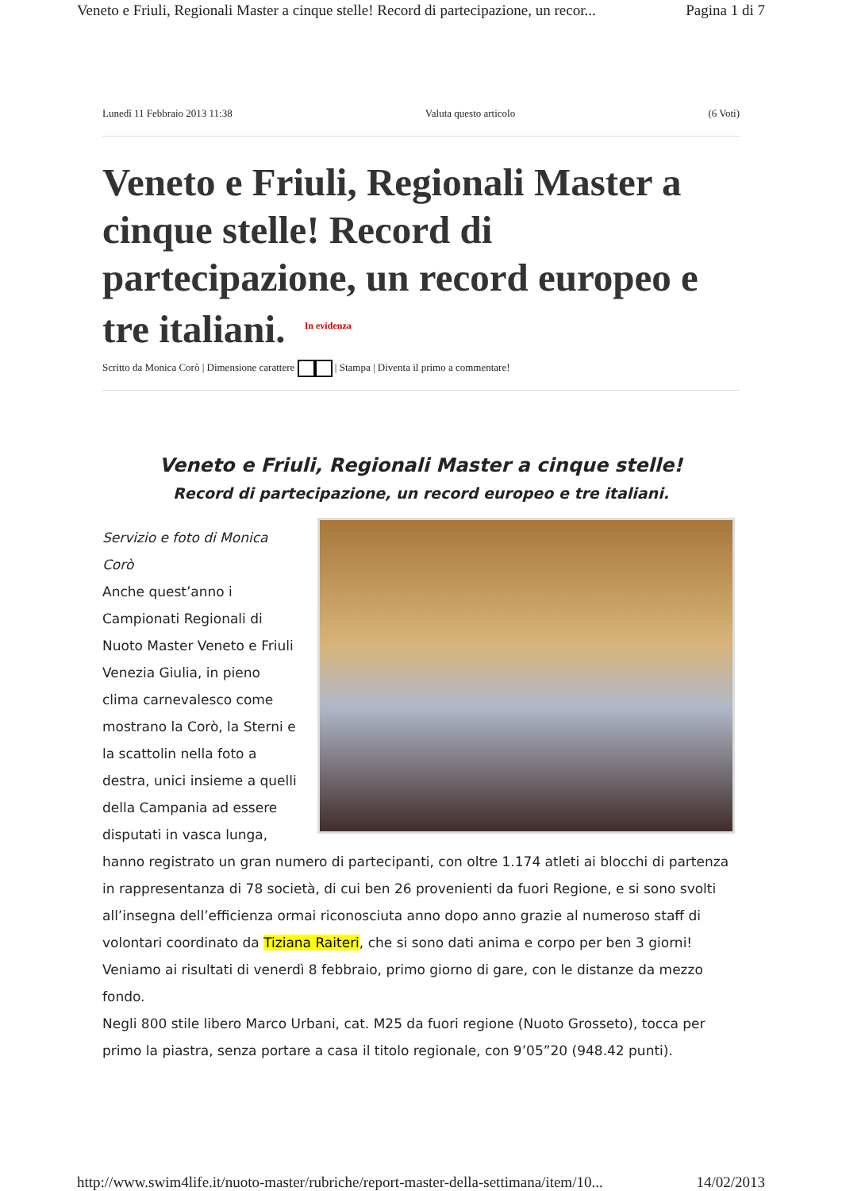Veneto e Friuli, Regionali Master a cinque stelle! Record di partecipazione, un recor... Pagina 1 di 7
Lunedì 11 Febbraio 2013 11:38 Valuta questo articolo (6 Voti)
Veneto e Friuli, Regionali Master a cinque stelle! Record di partecipazione, un record europeo e tre italiani. In evidenza
Scritto da Monica Corò | Dimensione carattere | Stampa | Diventa il primo a commentare!
Veneto e Friuli, Regionali Master a cinque stelle!
Record di partecipazione, un record europeo e tre italiani.
Servizio e foto di Monica
Corò
Anche quest’anno i
Campionati Regionali di
Nuoto Master Veneto e Friuli
Venezia Giulia, in pieno
clima carnevalesco come
mostrano la Corò, la Sterni e
la scattolin nella foto a
destra, unici insieme a quelli
della Campania ad essere
disputati in vasca lunga,
hanno registrato un gran numero di partecipanti, con oltre 1.174 atleti ai blocchi di partenza in rappresentanza di 78 società, di cui ben 26 provenienti da fuori Regione, e si sono svolti all’insegna dell’efficienza ormai riconosciuta anno dopo anno grazie al numeroso staff di volontari coordinato da Tiziana Raiteri, che si sono dati anima e corpo per ben 3 giorni!
Veniamo ai risultati di venerdì 8 febbraio, primo giorno di gare, con le distanze da mezzo fondo.
Negli 800 stile libero Marco Urbani, cat. M25 da fuori regione (Nuoto Grosseto), tocca per primo la piastra, senza portare a casa il titolo regionale, con 9’05”20 (948.42 punti).
http://www.swim4life.it/nuoto-master/rubriche/report-master-della-settimana/item/10... 14/02/2013